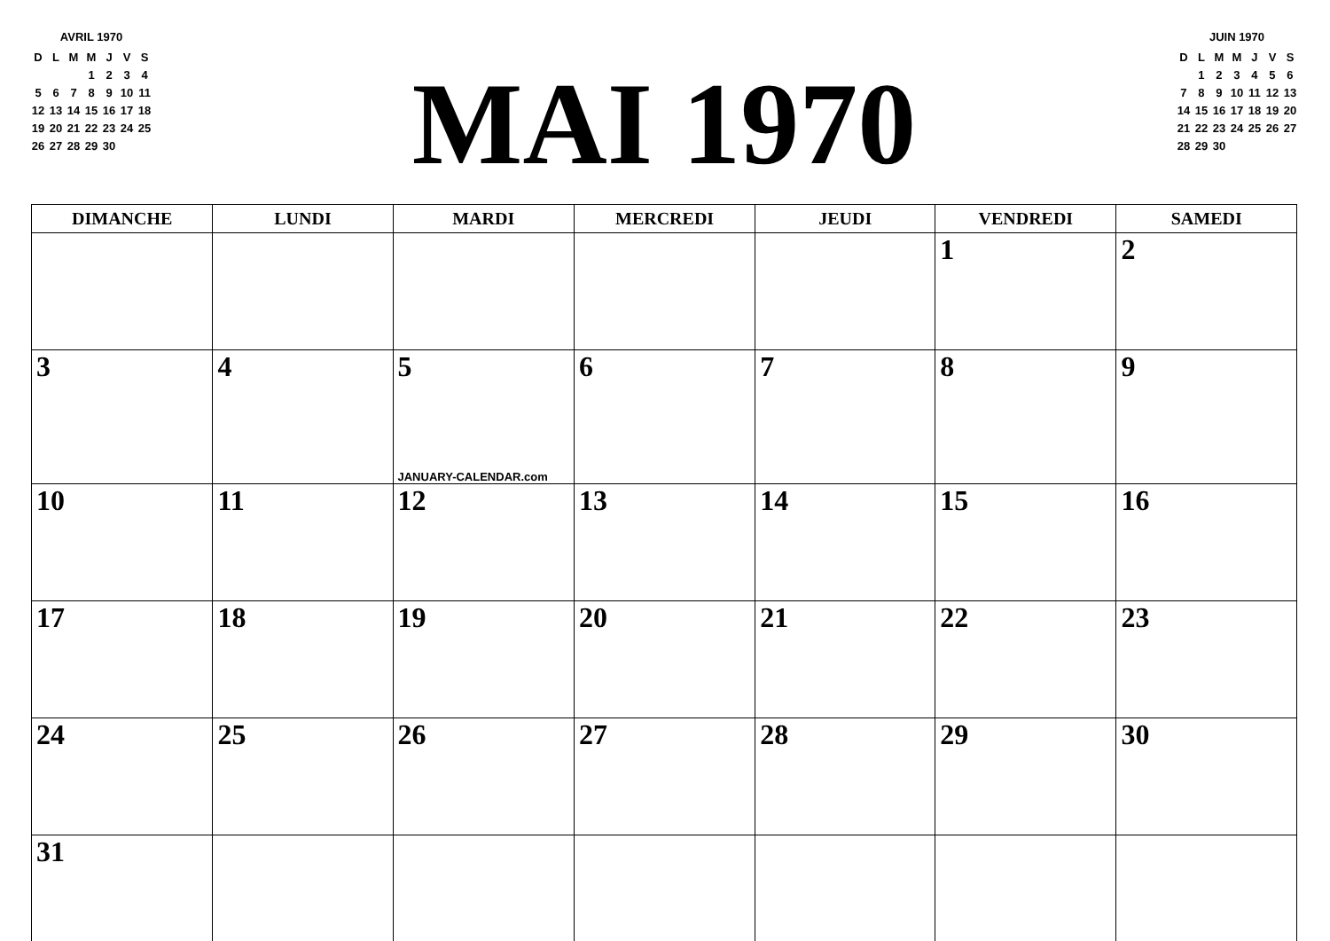AVRIL 1970
| D | L | M | M | J | V | S |
| --- | --- | --- | --- | --- | --- | --- |
| | | | 1 | 2 | 3 | 4 |
| 5 | 6 | 7 | 8 | 9 | 10 | 11 |
| 12 | 13 | 14 | 15 | 16 | 17 | 18 |
| 19 | 20 | 21 | 22 | 23 | 24 | 25 |
| 26 | 27 | 28 | 29 | 30 | | |
MAI 1970
JUIN 1970
| D | L | M | M | J | V | S |
| --- | --- | --- | --- | --- | --- | --- |
| | 1 | 2 | 3 | 4 | 5 | 6 |
| 7 | 8 | 9 | 10 | 11 | 12 | 13 |
| 14 | 15 | 16 | 17 | 18 | 19 | 20 |
| 21 | 22 | 23 | 24 | 25 | 26 | 27 |
| 28 | 29 | 30 | | | | |
| DIMANCHE | LUNDI | MARDI | MERCREDI | JEUDI | VENDREDI | SAMEDI |
| --- | --- | --- | --- | --- | --- | --- |
| | | | | | 1 | 2 |
| 3 | 4 | 5 JANUARY-CALENDAR.com | 6 | 7 | 8 | 9 |
| 10 | 11 | 12 | 13 | 14 | 15 | 16 |
| 17 | 18 | 19 | 20 | 21 | 22 | 23 |
| 24 | 25 | 26 | 27 | 28 | 29 | 30 |
| 31 | | | | | | |